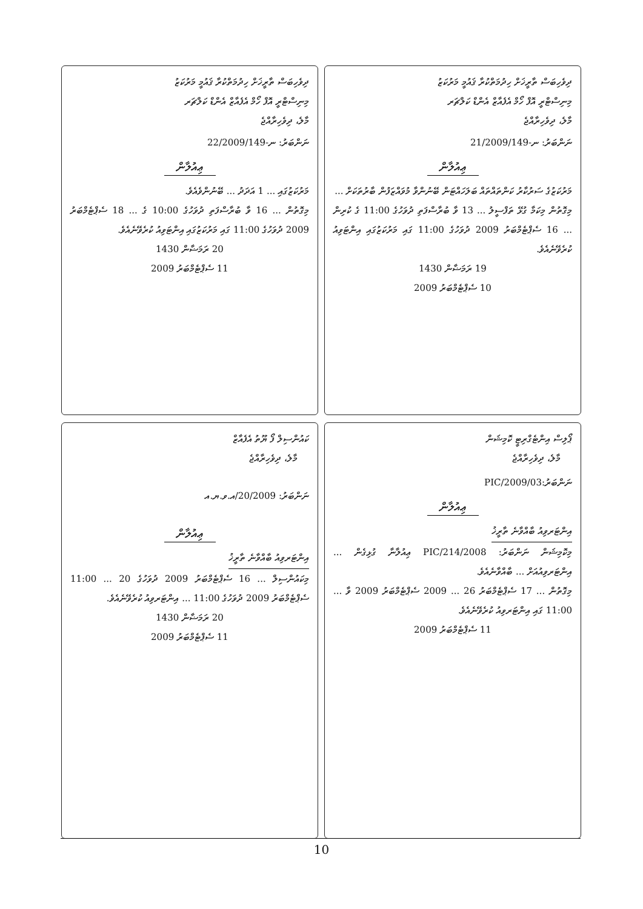ދިވެހިބަސް ތާރީޚަށް ހިދުމަތްކުރާ ޤައުމީ މަރުކަޒު
މިނިސްޓްރީ އޮފް ހޯމް އެފެއާޒް އެންޑް ކަލްޗަރ
މާލެ، ދިވެހިރާއްޖެ
ނަންބަރު: 21/2009/ނ-149
ޢިއުލާން
މަރުކަޒުގެ ސަރުކާރު ކަންތައްތައް ބަލަހައްޓަން ބޭނުންވާ މުވައްޒަފުން ބާރުތަކަށް ...
މިގޮތުން މިކަމާ ގުޅޭ ތަފްސީލު ... 13 ވާ ބުރާސްފަތި ދުވަހުގެ 11:00 ގެ ކުރިން ... 16 ސެޕްޓެމްބަރު 2009 ދުވަހުގެ 11:00 ގައި މަރުކަޒުގައި އިންޓަވިއު ކުރެވޭނެއެވެ.
19 ރަމަޟާން 1430
10 ސެޕްޓެމްބަރު 2009
ދިވެހިބަސް ތާރީޚަށް ހިދުމަތްކުރާ ޤައުމީ މަރުކަޒު
މިނިސްޓްރީ އޮފް ހޯމް އެފެއާޒް އެންޑް ކަލްޗަރ
މާލެ، ދިވެހިރާއްޖެ
ނަންބަރު: 22/2009/ނ-149
ޢިއުލާން
މަރުކަޒުގައި ... 1 އަދަދު ... ބޭނުންވެއެވެ.
މިގޮތުން ... 16 ވާ ބުރާސްފަތި ދުވަހުގެ 10:00 ގެ ... 18 ސެޕްޓެމްބަރު 2009 ދުވަހުގެ 11:00 ގައި މަރުކަޒުގައި އިންޓަވިއު ކުރެވޭނެއެވެ.
20 ރަމަޟާން 1430
11 ސެޕްޓެމްބަރު 2009
ޕޯލިސް އިންޓެގްރިޓީ ކޮމިޝަން
މާލެ، ދިވެހިރާއްޖެ
ނަންބަރު:PIC/2009/03
ޢިއުލާން
އިންޓަރވިއު ބާއްވާނެ ތާރީޚު
މިކޮމިޝަން ނަންބަރު: PIC/214/2008 ޢިއުލާނާ ގުޅިގެން ... އިންޓަރވިއުއަށް ... ބާއްވާނެއެވެ.
މިގޮތުން ... 17 ސެޕްޓެމްބަރު 2009 ... 26 ސެޕްޓެމްބަރު 2009 ވާ ... 11:00 ގައި އިންޓަރވިއު ކުރެވޭނެއެވެ.
11 ސެޕްޓެމްބަރު 2009
ކައުންސިލް ފޯ ޔޫތު އެފެއާޒް
މާލެ، ދިވެހިރާއްޖެ
ނަންބަރު: 20/2009/އ.ވ.ޔ.އ
ޢިއުލާން
އިންޓަރވިއު ބާއްވާނެ ތާރީޚު
މިކައުންސިލް ... 16 ސެޕްޓެމްބަރު 2009 ދުވަހުގެ 11:00 ... 20 ސެޕްޓެމްބަރު 2009 ދުވަހުގެ 11:00 ... އިންޓަރވިއު ކުރެވޭނެއެވެ.
20 ރަމަޟާން 1430
11 ސެޕްޓެމްބަރު 2009
10